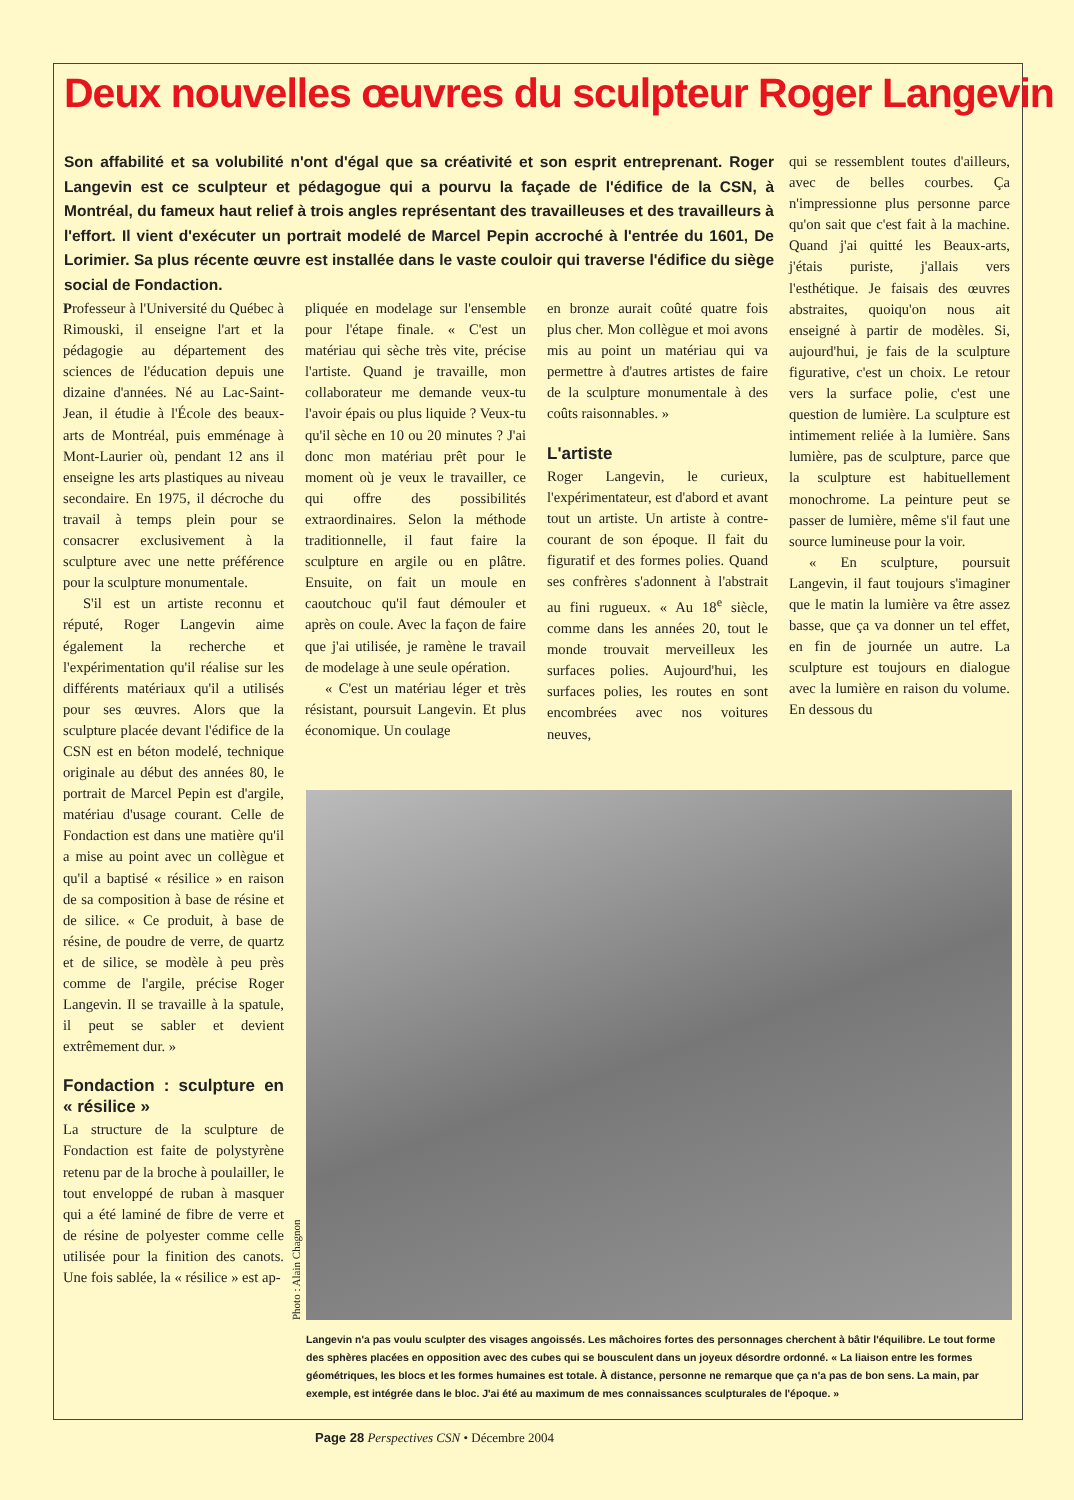Deux nouvelles œuvres du sculpteur Roger Langevin
Son affabilité et sa volubilité n'ont d'égal que sa créativité et son esprit entreprenant. Roger Langevin est ce sculpteur et pédagogue qui a pourvu la façade de l'édifice de la CSN, à Montréal, du fameux haut relief à trois angles représentant des travailleuses et des travailleurs à l'effort. Il vient d'exécuter un portrait modelé de Marcel Pepin accroché à l'entrée du 1601, De Lorimier. Sa plus récente œuvre est installée dans le vaste couloir qui traverse l'édifice du siège social de Fondaction.
Professeur à l'Université du Québec à Rimouski, il enseigne l'art et la pédagogie au département des sciences de l'éducation depuis une dizaine d'années. Né au Lac-Saint-Jean, il étudie à l'École des beaux-arts de Montréal, puis emménage à Mont-Laurier où, pendant 12 ans il enseigne les arts plastiques au niveau secondaire. En 1975, il décroche du travail à temps plein pour se consacrer exclusivement à la sculpture avec une nette préférence pour la sculpture monumentale.
S'il est un artiste reconnu et réputé, Roger Langevin aime également la recherche et l'expérimentation qu'il réalise sur les différents matériaux qu'il a utilisés pour ses œuvres. Alors que la sculpture placée devant l'édifice de la CSN est en béton modelé, technique originale au début des années 80, le portrait de Marcel Pepin est d'argile, matériau d'usage courant. Celle de Fondaction est dans une matière qu'il a mise au point avec un collègue et qu'il a baptisé « résilice » en raison de sa composition à base de résine et de silice. « Ce produit, à base de résine, de poudre de verre, de quartz et de silice, se modèle à peu près comme de l'argile, précise Roger Langevin. Il se travaille à la spatule, il peut se sabler et devient extrêmement dur. »
Fondaction : sculpture en « résilice »
La structure de la sculpture de Fondaction est faite de polystyrène retenu par de la broche à poulailler, le tout enveloppé de ruban à masquer qui a été laminé de fibre de verre et de résine de polyester comme celle utilisée pour la finition des canots. Une fois sablée, la « résilice » est ap-
pliquée en modelage sur l'ensemble pour l'étape finale. « C'est un matériau qui sèche très vite, précise l'artiste. Quand je travaille, mon collaborateur me demande veux-tu l'avoir épais ou plus liquide ? Veux-tu qu'il sèche en 10 ou 20 minutes ? J'ai donc mon matériau prêt pour le moment où je veux le travailler, ce qui offre des possibilités extraordinaires. Selon la méthode traditionnelle, il faut faire la sculpture en argile ou en plâtre. Ensuite, on fait un moule en caoutchouc qu'il faut démouler et après on coule. Avec la façon de faire que j'ai utilisée, je ramène le travail de modelage à une seule opération.
« C'est un matériau léger et très résistant, poursuit Langevin. Et plus économique. Un coulage
en bronze aurait coûté quatre fois plus cher. Mon collègue et moi avons mis au point un matériau qui va permettre à d'autres artistes de faire de la sculpture monumentale à des coûts raisonnables. »
L'artiste
Roger Langevin, le curieux, l'expérimentateur, est d'abord et avant tout un artiste. Un artiste à contre-courant de son époque. Il fait du figuratif et des formes polies. Quand ses confrères s'adonnent à l'abstrait au fini rugueux. « Au 18<sup>e</sup> siècle, comme dans les années 20, tout le monde trouvait merveilleux les surfaces polies. Aujourd'hui, les surfaces polies, les routes en sont encombrées avec nos voitures neuves,
qui se ressemblent toutes d'ailleurs, avec de belles courbes. Ça n'impressionne plus personne parce qu'on sait que c'est fait à la machine. Quand j'ai quitté les Beaux-arts, j'étais puriste, j'allais vers l'esthétique. Je faisais des œuvres abstraites, quoiqu'on nous ait enseigné à partir de modèles. Si, aujourd'hui, je fais de la sculpture figurative, c'est un choix. Le retour vers la surface polie, c'est une question de lumière. La sculpture est intimement reliée à la lumière. Sans lumière, pas de sculpture, parce que la sculpture est habituellement monochrome. La peinture peut se passer de lumière, même s'il faut une source lumineuse pour la voir.
« En sculpture, poursuit Langevin, il faut toujours s'imaginer que le matin la lumière va être assez basse, que ça va donner un tel effet, en fin de journée un autre. La sculpture est toujours en dialogue avec la lumière en raison du volume. En dessous du
Photo : Alain Chagnon
Langevin n'a pas voulu sculpter des visages angoissés. Les mâchoires fortes des personnages cherchent à bâtir l'équilibre. Le tout forme des sphères placées en opposition avec des cubes qui se bousculent dans un joyeux désordre ordonné. « La liaison entre les formes géométriques, les blocs et les formes humaines est totale. À distance, personne ne remarque que ça n'a pas de bon sens. La main, par exemple, est intégrée dans le bloc. J'ai été au maximum de mes connaissances sculpturales de l'époque. »
Page 28 Perspectives CSN • Décembre 2004